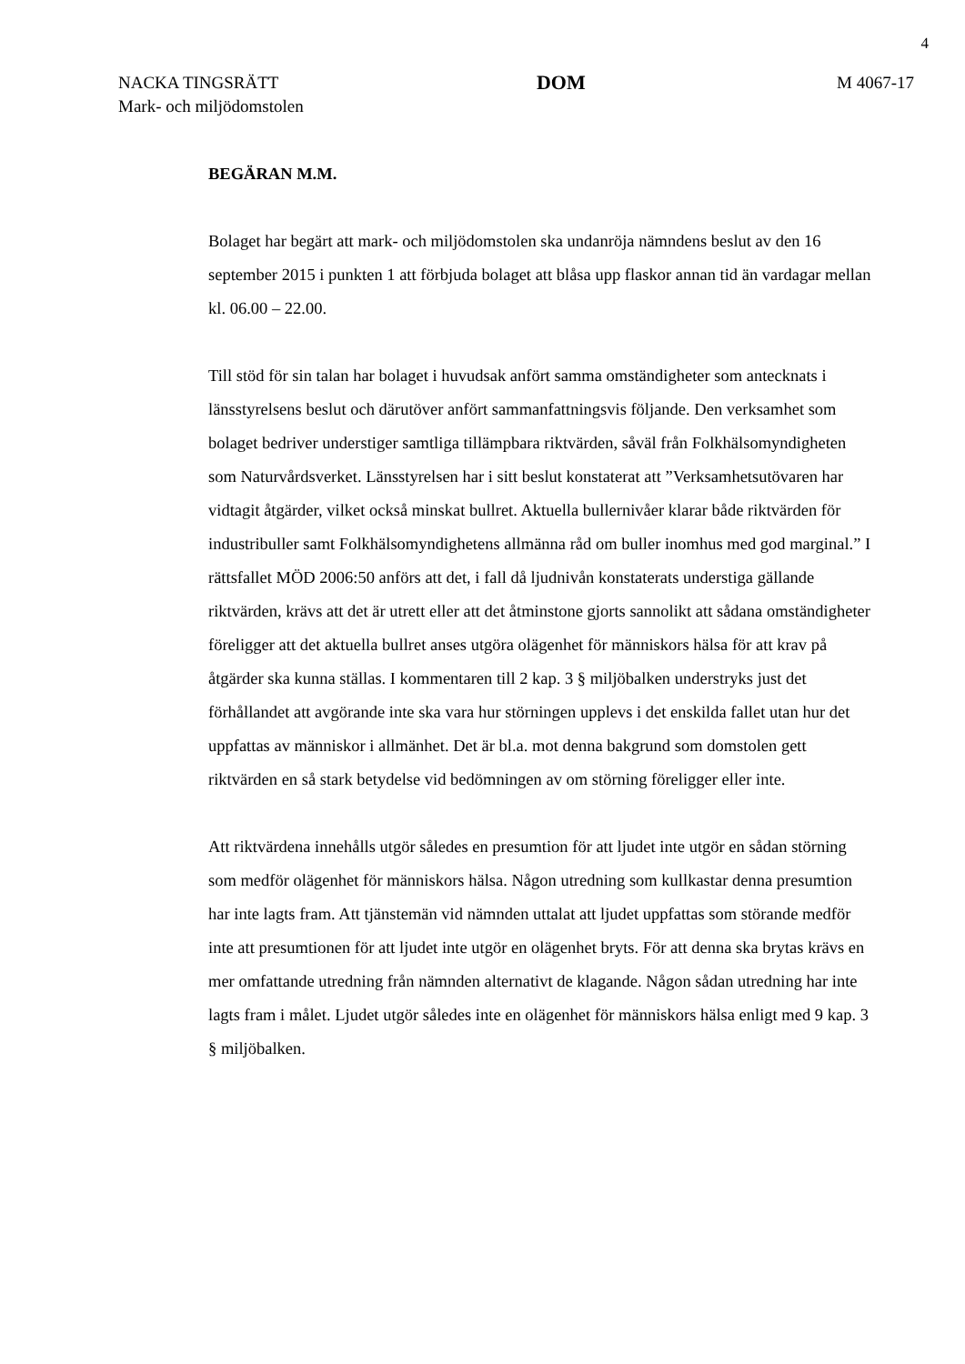4
NACKA TINGSRÄTT
Mark- och miljödomstolen
DOM
M 4067-17
BEGÄRAN M.M.
Bolaget har begärt att mark- och miljödomstolen ska undanröja nämndens beslut av den 16 september 2015 i punkten 1 att förbjuda bolaget att blåsa upp flaskor annan tid än vardagar mellan kl. 06.00 – 22.00.
Till stöd för sin talan har bolaget i huvudsak anfört samma omständigheter som antecknats i länsstyrelsens beslut och därutöver anfört sammanfattningsvis följande. Den verksamhet som bolaget bedriver understiger samtliga tillämpbara riktvärden, såväl från Folkhälsomyndigheten som Naturvårdsverket. Länsstyrelsen har i sitt beslut konstaterat att ”Verksamhetsutövaren har vidtagit åtgärder, vilket också minskat bullret. Aktuella bullernivåer klarar både riktvärden för industribuller samt Folkhälsomyndighetens allmänna råd om buller inomhus med god marginal.” I rättsfallet MÖD 2006:50 anförs att det, i fall då ljudnivån konstaterats understiga gällande riktvärden, krävs att det är utrett eller att det åtminstone gjorts sannolikt att sådana omständigheter föreligger att det aktuella bullret anses utgöra olägenhet för människors hälsa för att krav på åtgärder ska kunna ställas. I kommentaren till 2 kap. 3 § miljöbalken understryks just det förhållandet att avgörande inte ska vara hur störningen upplevs i det enskilda fallet utan hur det uppfattas av människor i allmänhet. Det är bl.a. mot denna bakgrund som domstolen gett riktvärden en så stark betydelse vid bedömningen av om störning föreligger eller inte.
Att riktvärdena innehålls utgör således en presumtion för att ljudet inte utgör en sådan störning som medför olägenhet för människors hälsa. Någon utredning som kullkastar denna presumtion har inte lagts fram. Att tjänstemän vid nämnden uttalat att ljudet uppfattas som störande medför inte att presumtionen för att ljudet inte utgör en olägenhet bryts. För att denna ska brytas krävs en mer omfattande utredning från nämnden alternativt de klagande. Någon sådan utredning har inte lagts fram i målet. Ljudet utgör således inte en olägenhet för människors hälsa enligt med 9 kap. 3 § miljöbalken.